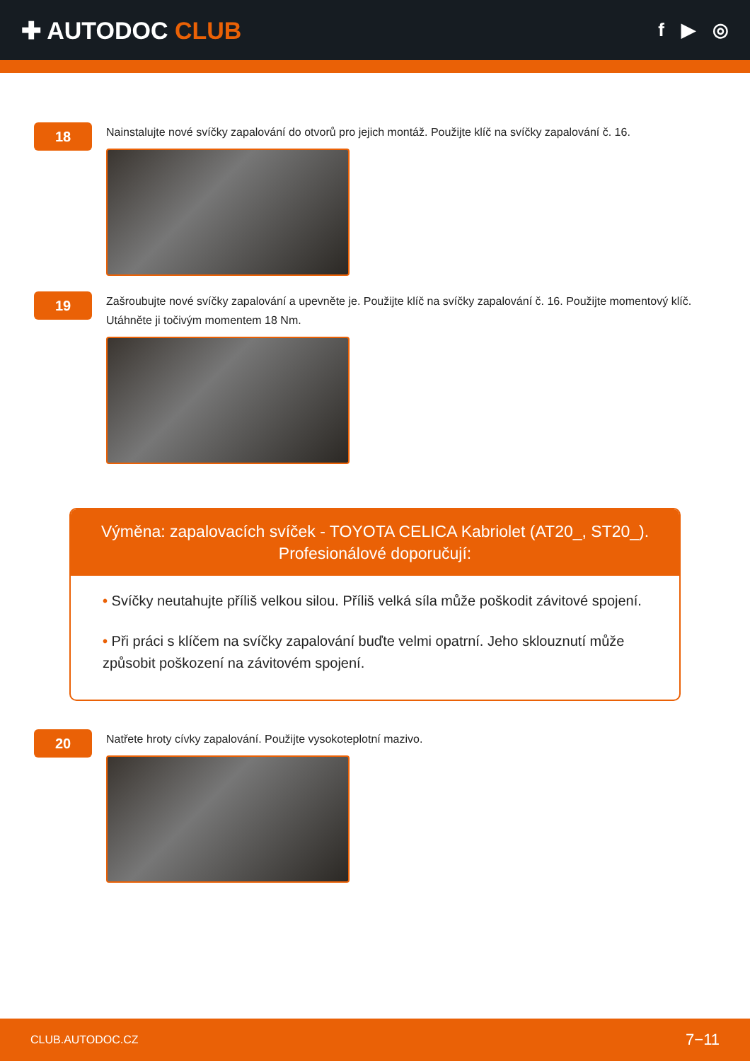✚ AUTODOC CLUB
f ▶ ◎
18
Nainstalujte nové svíčky zapalování do otvorů pro jejich montáž. Použijte klíč na svíčky zapalování č. 16.
19
Zašroubujte nové svíčky zapalování a upevněte je. Použijte klíč na svíčky zapalování č. 16. Použijte momentový klíč. Utáhněte ji točivým momentem 18 Nm.
Výměna: zapalovacích svíček - TOYOTA CELICA Kabriolet (AT20_, ST20_).
Profesionálové doporučují:
• Svíčky neutahujte příliš velkou silou. Příliš velká síla může poškodit závitové spojení.
• Při práci s klíčem na svíčky zapalování buďte velmi opatrní. Jeho sklouznutí může způsobit poškození na závitovém spojení.
20
Natřete hroty cívky zapalování. Použijte vysokoteplotní mazivo.
CLUB.AUTODOC.CZ 7−11